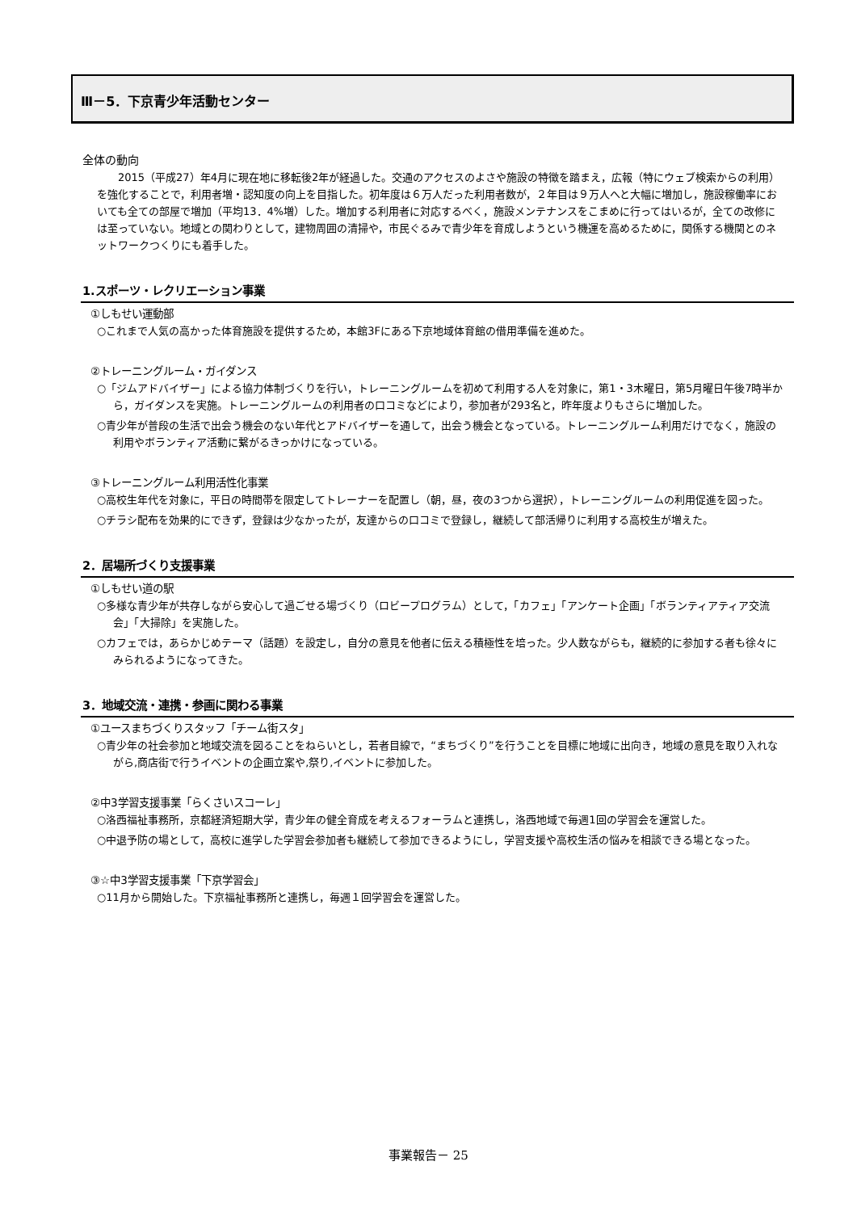Ⅲ－5．下京青少年活動センター
全体の動向
2015（平成27）年4月に現在地に移転後2年が経過した。交通のアクセスのよさや施設の特徴を踏まえ，広報（特にウェブ検索からの利用）を強化することで，利用者増・認知度の向上を目指した。初年度は６万人だった利用者数が，２年目は９万人へと大幅に増加し，施設稼働率においても全ての部屋で増加（平均13．4%増）した。増加する利用者に対応するべく，施設メンテナンスをこまめに行ってはいるが，全ての改修には至っていない。地域との関わりとして，建物周囲の清掃や，市民ぐるみで青少年を育成しようという機運を高めるために，関係する機関とのネットワークつくりにも着手した。
1.スポーツ・レクリエーション事業
①しもせい運動部
○これまで人気の高かった体育施設を提供するため，本館3Fにある下京地域体育館の借用準備を進めた。
②トレーニングルーム・ガイダンス
○「ジムアドバイザー」による協力体制づくりを行い，トレーニングルームを初めて利用する人を対象に，第1・3木曜日，第5月曜日午後7時半から，ガイダンスを実施。トレーニングルームの利用者の口コミなどにより，参加者が293名と，昨年度よりもさらに増加した。
○青少年が普段の生活で出会う機会のない年代とアドバイザーを通して，出会う機会となっている。トレーニングルーム利用だけでなく，施設の利用やボランティア活動に繋がるきっかけになっている。
③トレーニングルーム利用活性化事業
○高校生年代を対象に，平日の時間帯を限定してトレーナーを配置し（朝，昼，夜の3つから選択），トレーニングルームの利用促進を図った。
○チラシ配布を効果的にできず，登録は少なかったが，友達からの口コミで登録し，継続して部活帰りに利用する高校生が増えた。
2．居場所づくり支援事業
①しもせい道の駅
○多様な青少年が共存しながら安心して過ごせる場づくり（ロビープログラム）として，「カフェ」「アンケート企画」「ボランティアティア交流会」「大掃除」を実施した。
○カフェでは，あらかじめテーマ（話題）を設定し，自分の意見を他者に伝える積極性を培った。少人数ながらも，継続的に参加する者も徐々にみられるようになってきた。
3．地域交流・連携・参画に関わる事業
①ユースまちづくりスタッフ「チーム街スタ」
○青少年の社会参加と地域交流を図ることをねらいとし，若者目線で，“まちづくり”を行うことを目標に地域に出向き，地域の意見を取り入れながら,商店街で行うイベントの企画立案や,祭り,イベントに参加した。
②中3学習支援事業「らくさいスコーレ」
○洛西福祉事務所，京都経済短期大学，青少年の健全育成を考えるフォーラムと連携し，洛西地域で毎週1回の学習会を運営した。
○中退予防の場として，高校に進学した学習会参加者も継続して参加できるようにし，学習支援や高校生活の悩みを相談できる場となった。
③☆中3学習支援事業「下京学習会」
○11月から開始した。下京福祉事務所と連携し，毎週１回学習会を運営した。
事業報告－ 25